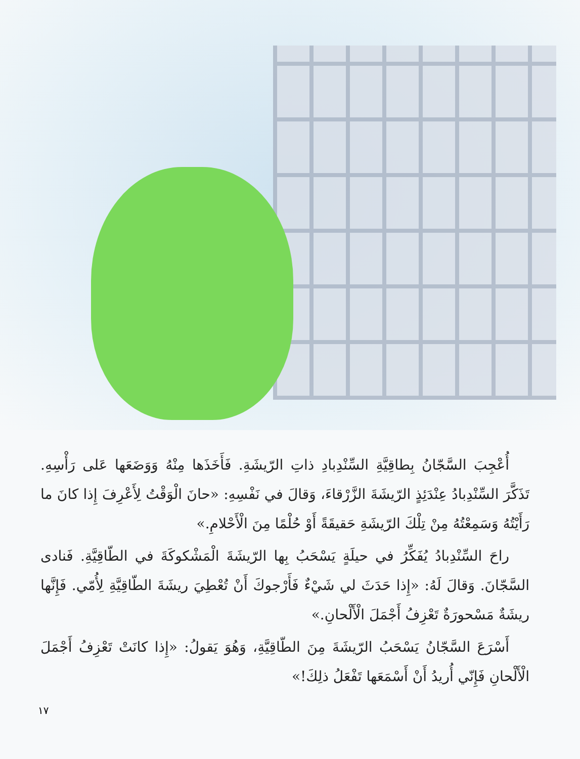أُعْجِبَ السَّجّانُ بِطاقِيَّةِ السِّنْدِبادِ ذاتِ الرّيشَةِ. فَأَخَذَها مِنْهُ وَوَضَعَها عَلى رَأْسِهِ. تَذَكَّرَ السِّنْدِبادُ عِنْدَئِذٍ الرّيشَةَ الزَّرْقاءَ، وَقالَ في نَفْسِهِ: «حانَ الْوَقْتُ لِأَعْرِفَ إِذا كانَ ما رَأَيْتُهُ وَسَمِعْتُهُ مِنْ تِلْكَ الرّيشَةِ حَقيقَةً أَوْ حُلْمًا مِنَ الْأَحْلامِ.»
راحَ السِّنْدِبادُ يُفَكِّرُ في حيلَةٍ يَسْحَبُ بِها الرّيشَةَ الْمَشْكوكَةَ في الطّاقِيَّةِ. فَنادى السَّجّانَ. وَقالَ لَهُ: «إِذا حَدَثَ لي شَيْءٌ فَأَرْجوكَ أَنْ تُعْطِيَ ريشَةَ الطّاقِيَّةِ لِأُمّي. فَإِنَّها ريشَةٌ مَسْحورَةٌ تَعْزِفُ أَجْمَلَ الْأَلْحانِ.»
أَسْرَعَ السَّجّانُ يَسْحَبُ الرّيشَةَ مِنَ الطّاقِيَّةِ، وَهُوَ يَقولُ: «إِذا كانَتْ تَعْزِفُ أَجْمَلَ الْأَلْحانِ فَإِنّي أُريدُ أَنْ أَسْمَعَها تَفْعَلُ ذلِكَ!»
١٧